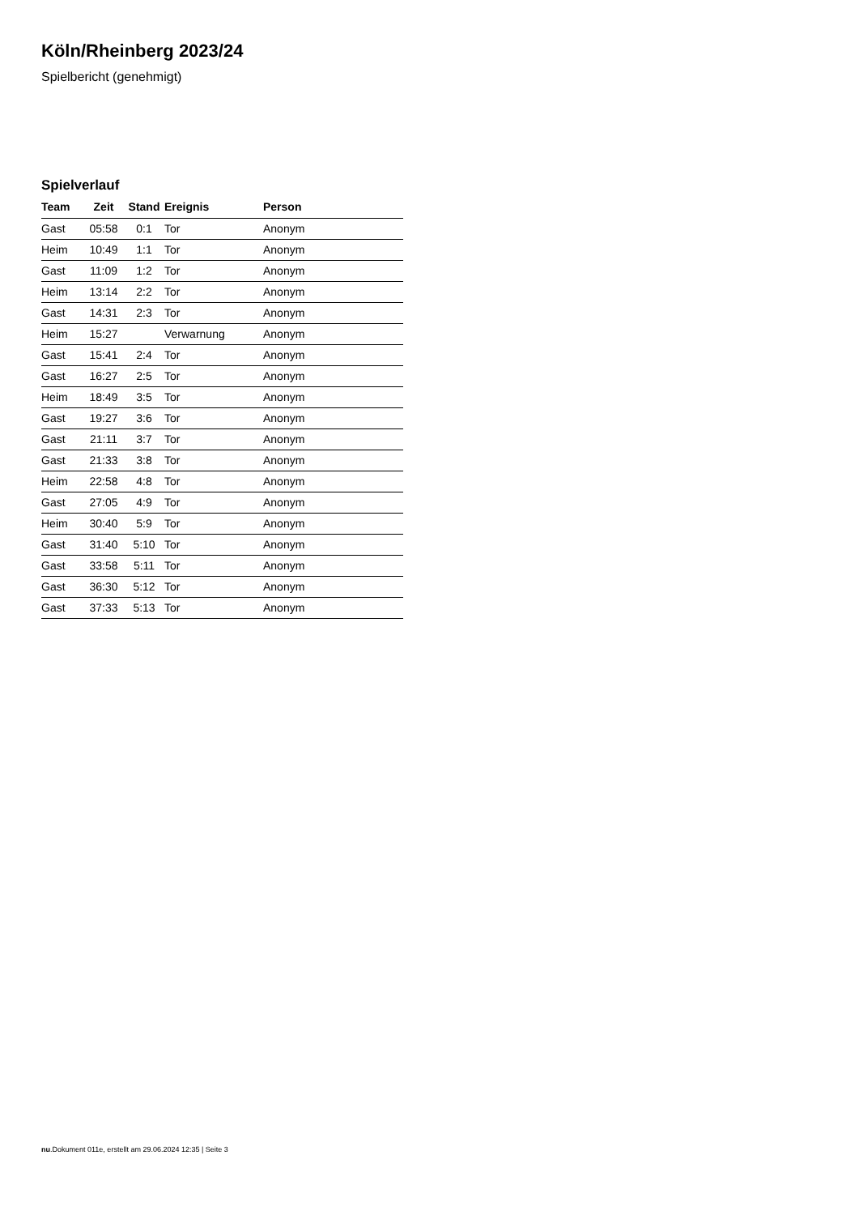Köln/Rheinberg 2023/24
Spielbericht (genehmigt)
Spielverlauf
| Team | Zeit | Stand | Ereignis | Person |
| --- | --- | --- | --- | --- |
| Gast | 05:58 | 0:1 | Tor | Anonym |
| Heim | 10:49 | 1:1 | Tor | Anonym |
| Gast | 11:09 | 1:2 | Tor | Anonym |
| Heim | 13:14 | 2:2 | Tor | Anonym |
| Gast | 14:31 | 2:3 | Tor | Anonym |
| Heim | 15:27 | | Verwarnung | Anonym |
| Gast | 15:41 | 2:4 | Tor | Anonym |
| Gast | 16:27 | 2:5 | Tor | Anonym |
| Heim | 18:49 | 3:5 | Tor | Anonym |
| Gast | 19:27 | 3:6 | Tor | Anonym |
| Gast | 21:11 | 3:7 | Tor | Anonym |
| Gast | 21:33 | 3:8 | Tor | Anonym |
| Heim | 22:58 | 4:8 | Tor | Anonym |
| Gast | 27:05 | 4:9 | Tor | Anonym |
| Heim | 30:40 | 5:9 | Tor | Anonym |
| Gast | 31:40 | 5:10 | Tor | Anonym |
| Gast | 33:58 | 5:11 | Tor | Anonym |
| Gast | 36:30 | 5:12 | Tor | Anonym |
| Gast | 37:33 | 5:13 | Tor | Anonym |
nu.Dokument 011e, erstellt am 29.06.2024 12:35 | Seite 3